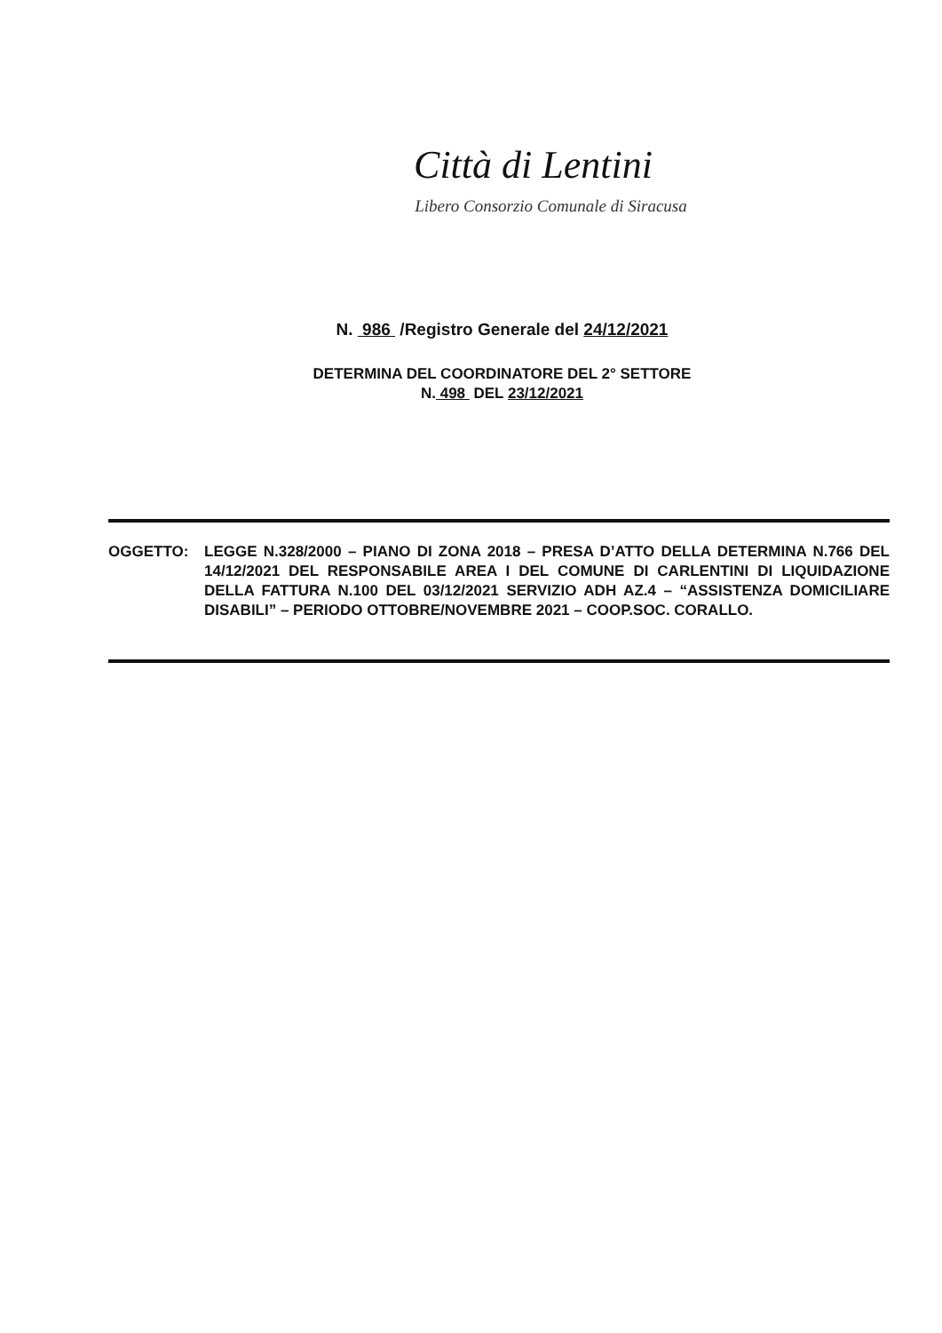Città di Lentini
Libero Consorzio Comunale di Siracusa
N. 986 /Registro Generale del 24/12/2021
DETERMINA DEL COORDINATORE DEL 2° SETTORE
N. 498 DEL 23/12/2021
OGGETTO: LEGGE N.328/2000 – PIANO DI ZONA 2018 – PRESA D’ATTO DELLA DETERMINA N.766 DEL 14/12/2021 DEL RESPONSABILE AREA I DEL COMUNE DI CARLENTINI DI LIQUIDAZIONE DELLA FATTURA N.100 DEL 03/12/2021 SERVIZIO ADH AZ.4 – “ASSISTENZA DOMICILIARE DISABILI” – PERIODO OTTOBRE/NOVEMBRE 2021 – COOP.SOC. CORALLO.